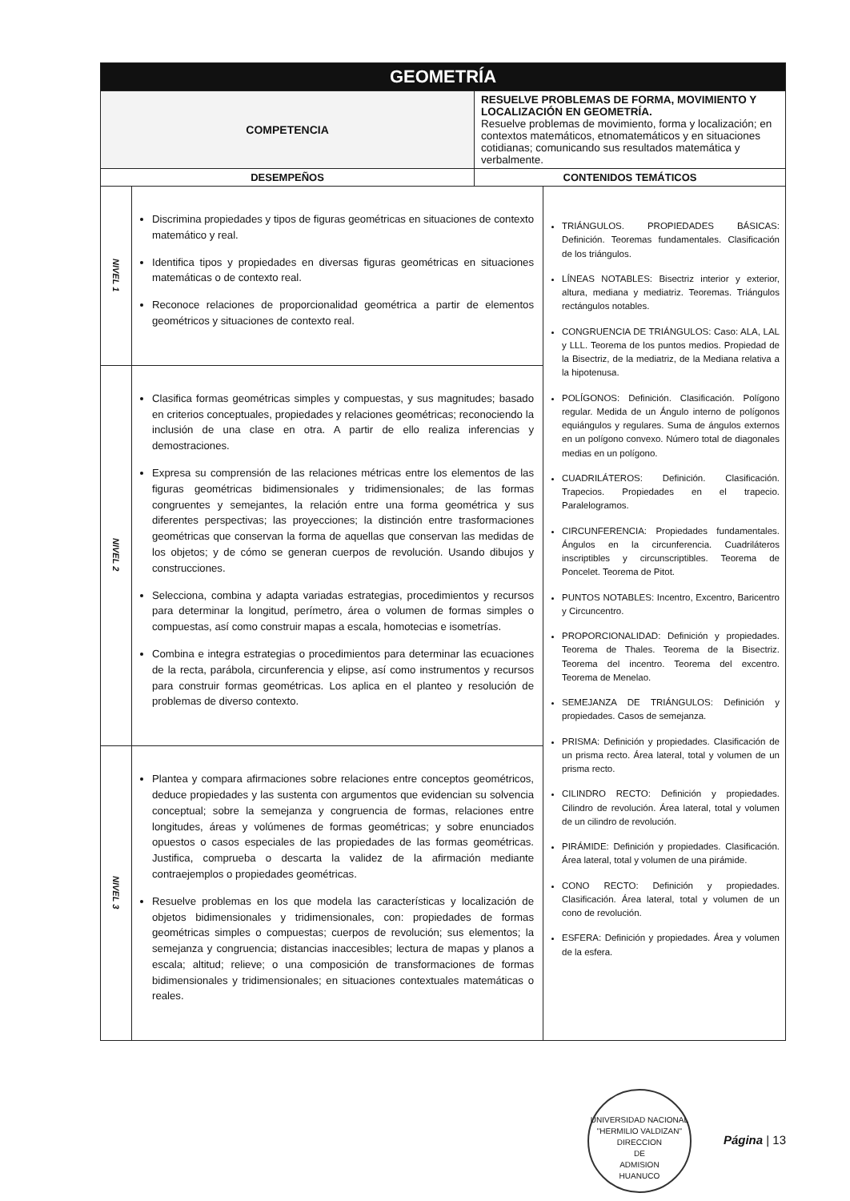| GEOMETRÍA | | | |
| COMPETENCIA | | RESUELVE PROBLEMAS DE FORMA, MOVIMIENTO Y LOCALIZACIÓN EN GEOMETRÍA. Resuelve problemas de movimiento, forma y localización; en contextos matemáticos, etnomatemáticos y en situaciones cotidianas; comunicando sus resultados matemática y verbalmente. | |
| DESEMPEÑOS | | CONTENIDOS TEMÁTICOS | |
| NIVEL 1 | Discrimina propiedades y tipos de figuras geométricas en situaciones de contexto matemático y real. Identifica tipos y propiedades en diversas figuras geométricas en situaciones matemáticas o de contexto real. Reconoce relaciones de proporcionalidad geométrica a partir de elementos geométricos y situaciones de contexto real. | | TRIÁNGULOS. PROPIEDADES BÁSICAS: Definición. Teoremas fundamentales. Clasificación de los triángulos. LÍNEAS NOTABLES: Bisectriz interior y exterior, altura, mediana y mediatriz. Teoremas. Triángulos rectángulos notables. CONGRUENCIA DE TRIÁNGULOS: Caso: ALA, LAL y LLL. Teorema de los puntos medios. Propiedad de la Bisectriz, de la mediatriz, de la Mediana relativa a la hipotenusa. POLÍGONOS: Definición. Clasificación. Polígono regular. Medida de un Ángulo interno de polígonos equiángulos y regulares. Suma de ángulos externos en un polígono convexo. Número total de diagonales medias en un polígono. CUADRILÁTEROS: Definición. Clasificación. Trapecios. Propiedades en el trapecio. Paralelogramos. CIRCUNFERENCIA: Propiedades fundamentales. Ángulos en la circunferencia. Cuadriláteros inscriptibles y circunscriptibles. Teorema de Poncelet. Teorema de Pitot. PUNTOS NOTABLES: Incentro, Excentro, Baricentro y Circuncentro. PROPORCIONALIDAD: Definición y propiedades. Teorema de Thales. Teorema de la Bisectriz. Teorema del incentro. Teorema del excentro. Teorema de Menelao. SEMEJANZA DE TRIÁNGULOS: Definición y propiedades. Casos de semejanza. PRISMA: Definición y propiedades. Clasificación de un prisma recto. Área lateral, total y volumen de un prisma recto. CILINDRO RECTO: Definición y propiedades. Cilindro de revolución. Área lateral, total y volumen de un cilindro de revolución. PIRÁMIDE: Definición y propiedades. Clasificación. Área lateral, total y volumen de una pirámide. CONO RECTO: Definición y propiedades. Clasificación. Área lateral, total y volumen de un cono de revolución. ESFERA: Definición y propiedades. Área y volumen de la esfera. |
| NIVEL 2 | Clasifica formas geométricas simples y compuestas, y sus magnitudes; basado en criterios conceptuales, propiedades y relaciones geométricas; reconociendo la inclusión de una clase en otra. A partir de ello realiza inferencias y demostraciones. Expresa su comprensión de las relaciones métricas entre los elementos de las figuras geométricas bidimensionales y tridimensionales; de las formas congruentes y semejantes, la relación entre una forma geométrica y sus diferentes perspectivas; las proyecciones; la distinción entre trasformaciones geométricas que conservan la forma de aquellas que conservan las medidas de los objetos; y de cómo se generan cuerpos de revolución. Usando dibujos y construcciones. Selecciona, combina y adapta variadas estrategias, procedimientos y recursos para determinar la longitud, perímetro, área o volumen de formas simples o compuestas, así como construir mapas a escala, homotecias e isometrías. Combina e integra estrategias o procedimientos para determinar las ecuaciones de la recta, parábola, circunferencia y elipse, así como instrumentos y recursos para construir formas geométricas. Los aplica en el planteo y resolución de problemas de diverso contexto. | | |
| NIVEL 3 | Plantea y compara afirmaciones sobre relaciones entre conceptos geométricos, deduce propiedades y las sustenta con argumentos que evidencian su solvencia conceptual; sobre la semejanza y congruencia de formas, relaciones entre longitudes, áreas y volúmenes de formas geométricas; y sobre enunciados opuestos o casos especiales de las propiedades de las formas geométricas. Justifica, comprueba o descarta la validez de la afirmación mediante contraejemplos o propiedades geométricas. Resuelve problemas en los que modela las características y localización de objetos bidimensionales y tridimensionales, con: propiedades de formas geométricas simples o compuestas; cuerpos de revolución; sus elementos; la semejanza y congruencia; distancias inaccesibles; lectura de mapas y planos a escala; altitud; relieve; o una composición de transformaciones de formas bidimensionales y tridimensionales; en situaciones contextuales matemáticas o reales. | | |
UNIVERSIDAD NACIONAL "HERMILIO VALDIZAN"
DIRECCION
DE
ADMISION
HUANUCO Página | 13